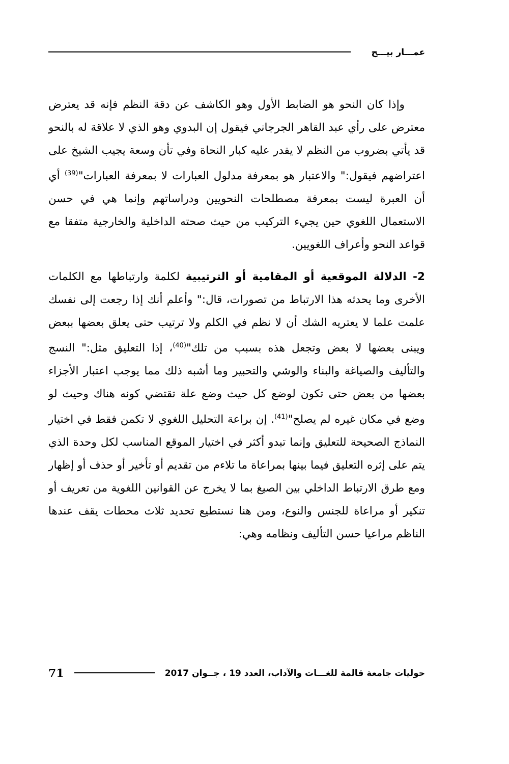عمـــار بيـــح
وإذا كان النحو هو الضابط الأول وهو الكاشف عن دقة النظم فإنه قد يعترض معترض على رأي عبد القاهر الجرجاني فيقول إن البدوي وهو الذي لا علاقة له بالنحو قد يأتي بضروب من النظم لا يقدر عليه كبار النحاة وفي تأن وسعة يجيب الشيخ على اعتراضهم فيقول:" والاعتبار هو بمعرفة مدلول العبارات لا بمعرفة العبارات"<sup>(39)</sup> أي أن العبرة ليست بمعرفة مصطلحات النحويين ودراساتهم وإنما هي في حسن الاستعمال اللغوي حين يجيء التركيب من حيث صحته الداخلية والخارجية متفقا مع قواعد النحو وأعراف اللغويين.
2- الدلالة الموقعية أو المقامية أو الترتيبية لكلمة وارتباطها مع الكلمات الأخرى وما يحدثه هذا الارتباط من تصورات، قال:" وأعلم أنك إذا رجعت إلى نفسك علمت علما لا يعتريه الشك أن لا نظم في الكلم ولا ترتيب حتى يعلق بعضها ببعض ويبنى بعضها لا بعض وتجعل هذه بسبب من تلك"<sup>(40)</sup>، إذا التعليق مثل:" النسج والتأليف والصياغة والبناء والوشي والتحبير وما أشبه ذلك مما يوجب اعتبار الأجزاء بعضها من بعض حتى تكون لوضع كل حيث وضع علة تقتضي كونه هناك وحيث لو وضع في مكان غيره لم يصلح"<sup>(41)</sup>. إن براعة التحليل اللغوي لا تكمن فقط في اختيار النماذج الصحيحة للتعليق وإنما تبدو أكثر في اختيار الموقع المناسب لكل وحدة الذي يتم على إثره التعليق فيما بينها بمراعاة ما تلاءم من تقديم أو تأخير أو حذف أو إظهار ومع طرق الارتباط الداخلي بين الصيغ بما لا يخرج عن القوانين اللغوية من تعريف أو تنكير أو مراعاة للجنس والنوع، ومن هنا نستطيع تحديد ثلاث محطات يقف عندها الناظم مراعيا حسن التأليف ونظامه وهي:
حوليات جامعة قالمة للغـــات والآداب، العدد 19 ، جــوان 2017 71